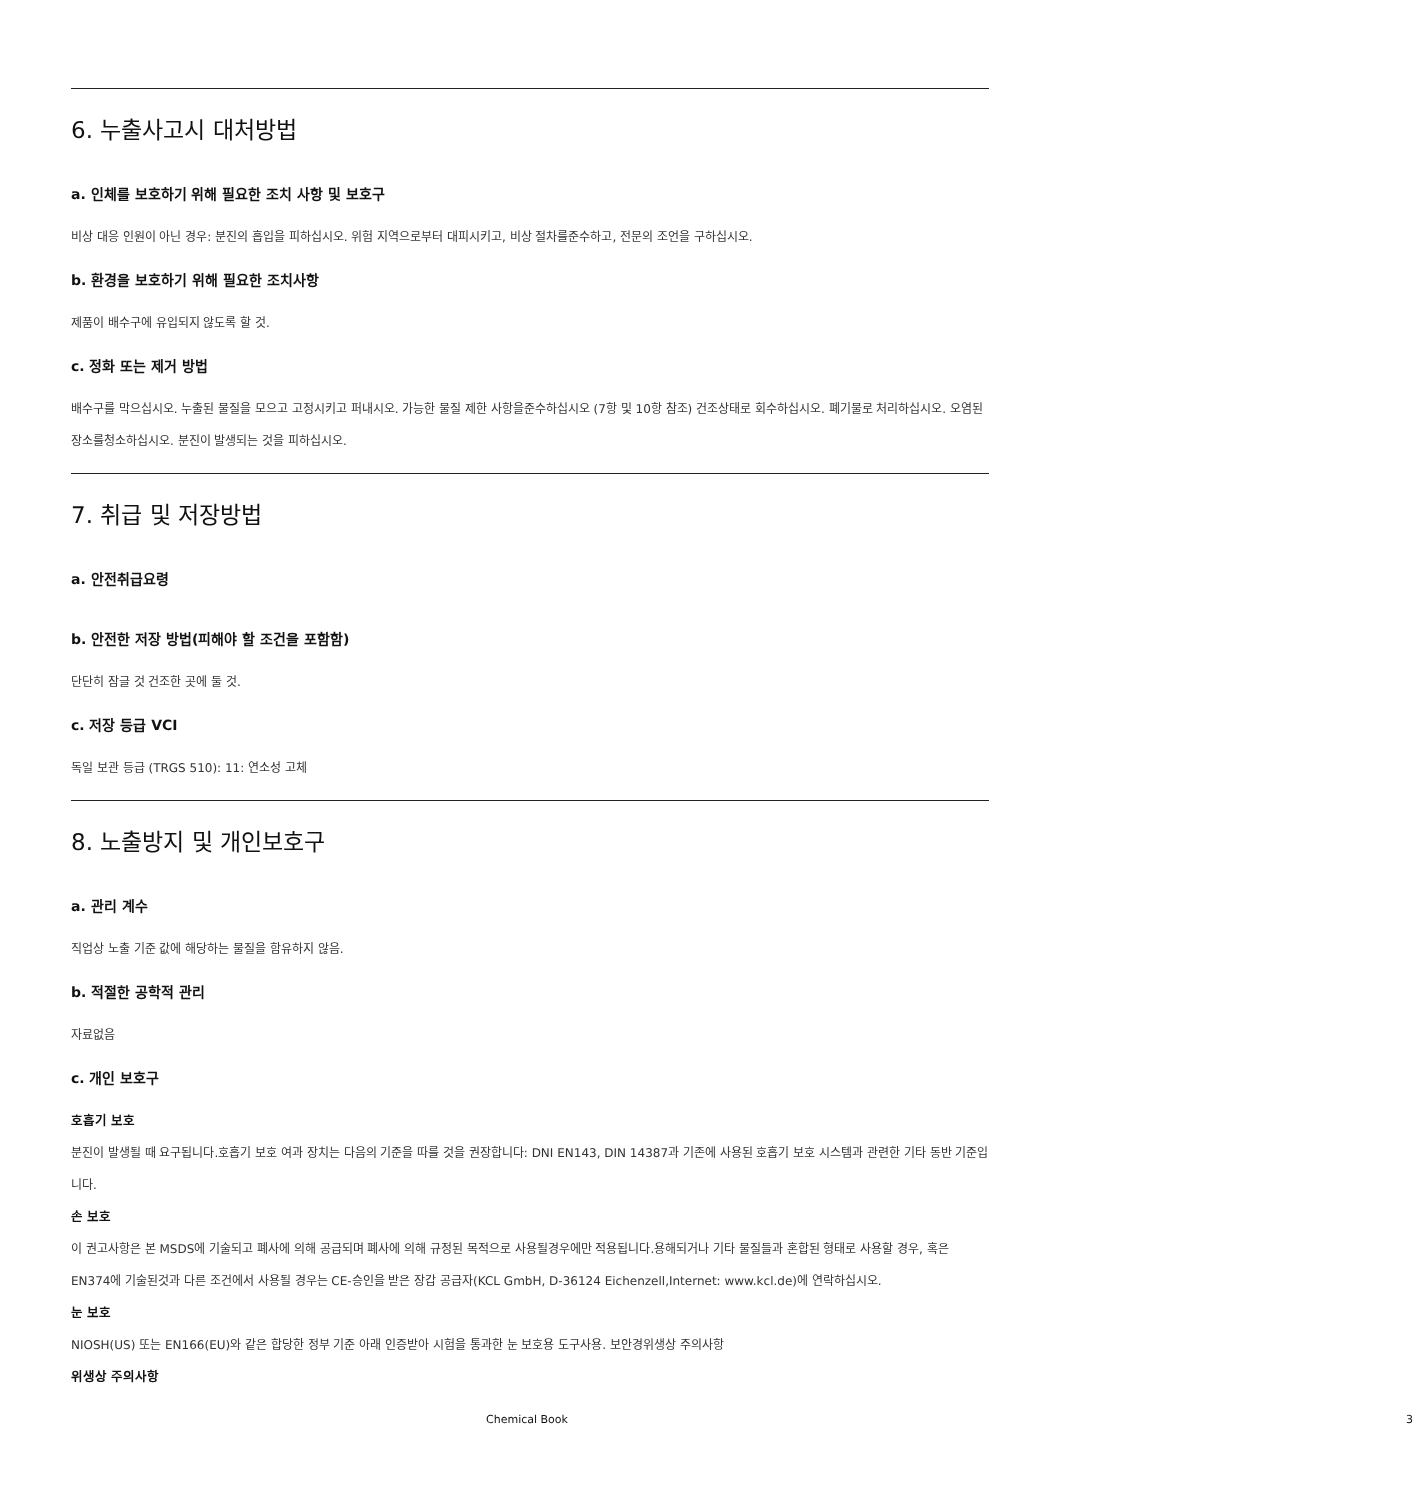6. 누출사고시 대처방법
a. 인체를 보호하기 위해 필요한 조치 사항 및 보호구
비상 대응 인원이 아닌 경우: 분진의 흡입을 피하십시오. 위험 지역으로부터 대피시키고, 비상 절차를준수하고, 전문의 조언을 구하십시오.
b. 환경을 보호하기 위해 필요한 조치사항
제품이 배수구에 유입되지 않도록 할 것.
c. 정화 또는 제거 방법
배수구를 막으십시오. 누출된 물질을 모으고 고정시키고 퍼내시오. 가능한 물질 제한 사항을준수하십시오 (7항 및 10항 참조) 건조상태로 회수하십시오. 폐기물로 처리하십시오. 오염된 장소를청소하십시오. 분진이 발생되는 것을 피하십시오.
7. 취급 및 저장방법
a. 안전취급요령
b. 안전한 저장 방법(피해야 할 조건을 포함함)
단단히 잠글 것 건조한 곳에 둘 것.
c. 저장 등급 VCI
독일 보관 등급 (TRGS 510): 11: 연소성 고체
8. 노출방지 및 개인보호구
a. 관리 계수
직업상 노출 기준 값에 해당하는 물질을 함유하지 않음.
b. 적절한 공학적 관리
자료없음
c. 개인 보호구
호흡기 보호
분진이 발생될 때 요구됩니다.호흡기 보호 여과 장치는 다음의 기준을 따를 것을 권장합니다: DNI EN143, DIN 14387과 기존에 사용된 호흡기 보호 시스템과 관련한 기타 동반 기준입니다.
손 보호
이 권고사항은 본 MSDS에 기술되고 폐사에 의해 공급되며 폐사에 의해 규정된 목적으로 사용될경우에만 적용됩니다.용해되거나 기타 물질들과 혼합된 형태로 사용할 경우, 혹은 EN374에 기술된것과 다른 조건에서 사용될 경우는 CE-승인을 받은 장갑 공급자(KCL GmbH, D-36124 Eichenzell,Internet: www.kcl.de)에 연락하십시오.
눈 보호
NIOSH(US) 또는 EN166(EU)와 같은 합당한 정부 기준 아래 인증받아 시험을 통과한 눈 보호용 도구사용. 보안경위생상 주의사항
위생상 주의사항
Chemical Book 3